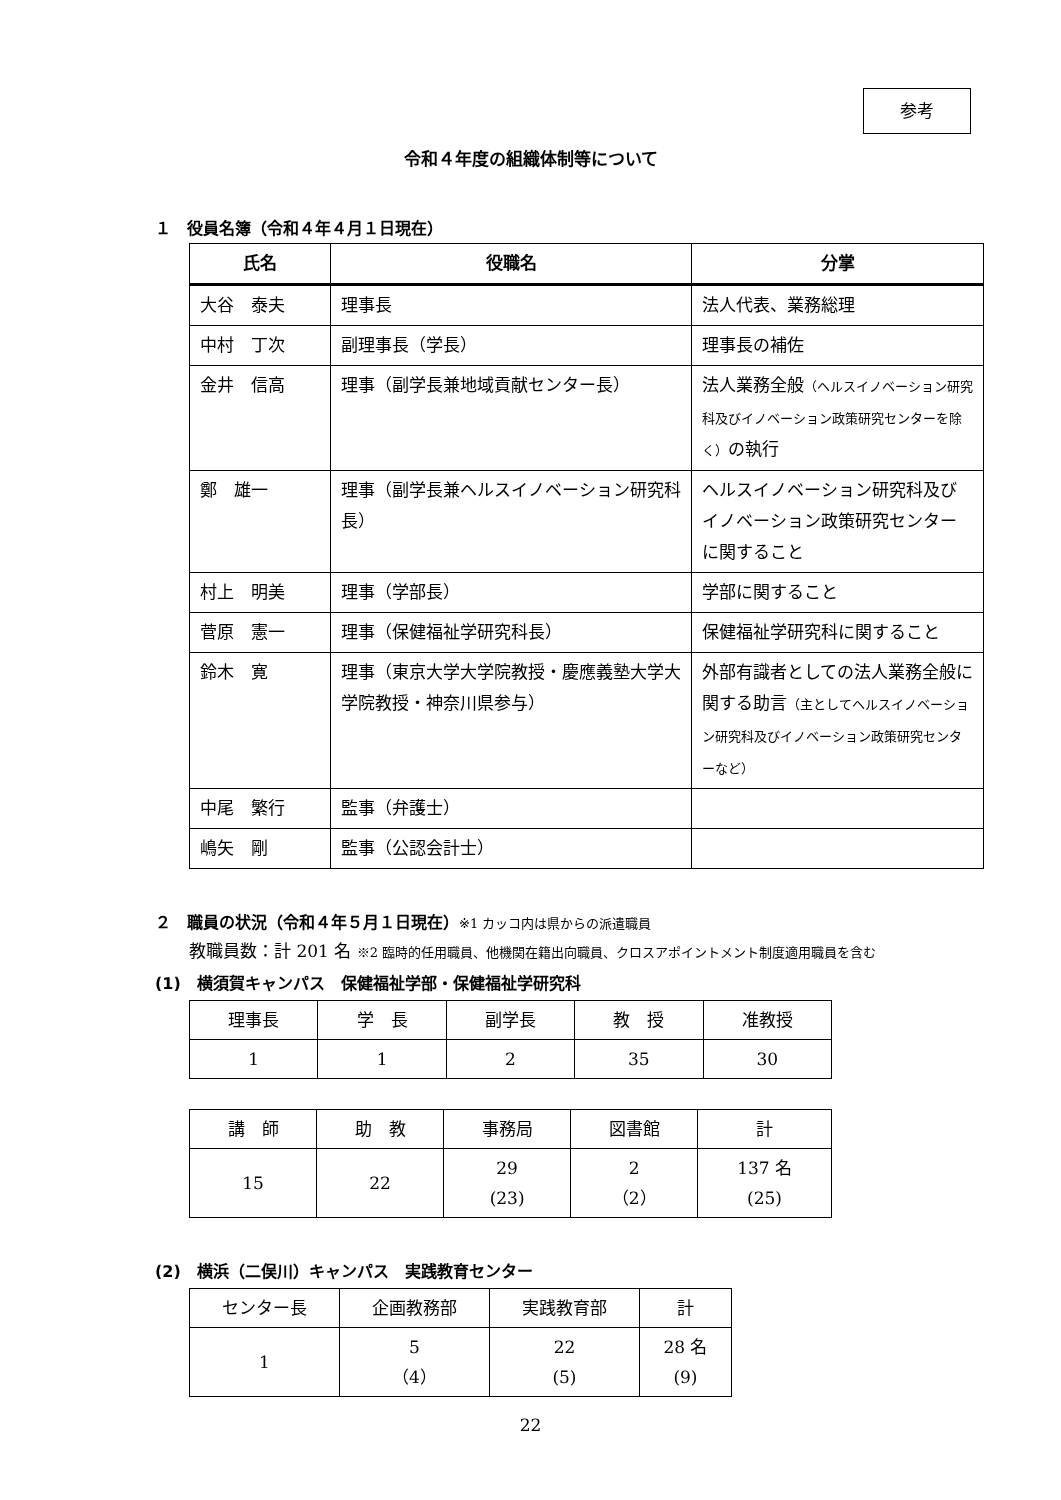参考
令和４年度の組織体制等について
１　役員名簿（令和４年４月１日現在）
| 氏名 | 役職名 | 分掌 |
| --- | --- | --- |
| 大谷 泰夫 | 理事長 | 法人代表、業務総理 |
| 中村 丁次 | 副理事長（学長） | 理事長の補佐 |
| 金井 信高 | 理事（副学長兼地域貢献センター長） | 法人業務全般 （ヘルスイノベーション研究科及びイノベーション政策研究センターを除く） の執行 |
| 鄭 雄一 | 理事（副学長兼ヘルスイノベーション研究科長） | ヘルスイノベーション研究科及びイノベーション政策研究センターに関すること |
| 村上 明美 | 理事（学部長） | 学部に関すること |
| 菅原 憲一 | 理事（保健福祉学研究科長） | 保健福祉学研究科に関すること |
| 鈴木 寛 | 理事（東京大学大学院教授・慶應義塾大学大学院教授・神奈川県参与） | 外部有識者としての法人業務全般に関する助言 （主としてヘルスイノベーション研究科及びイノベーション政策研究センターなど） |
| 中尾 繁行 | 監事（弁護士） | |
| 嶋矢 剛 | 監事（公認会計士） | |
２　職員の状況（令和４年５月１日現在）※1 カッコ内は県からの派遣職員
教職員数：計 201 名 ※2 臨時的任用職員、他機関在籍出向職員、クロスアポイントメント制度適用職員を含む
(1)　横須賀キャンパス　保健福祉学部・保健福祉学研究科
| 理事長 | 学 長 | 副学長 | 教 授 | 准教授 |
| 1 | 1 | 2 | 35 | 30 |
| 講 師 | 助 教 | 事務局 | 図書館 | 計 |
| 15 | 22 | 29 (23) | 2 （2） | 137 名 (25) |
(2)　横浜（二俣川）キャンパス　実践教育センター
| センター長 | 企画教務部 | 実践教育部 | 計 |
| 1 | 5 （4） | 22 (5) | 28 名 (9) |
22